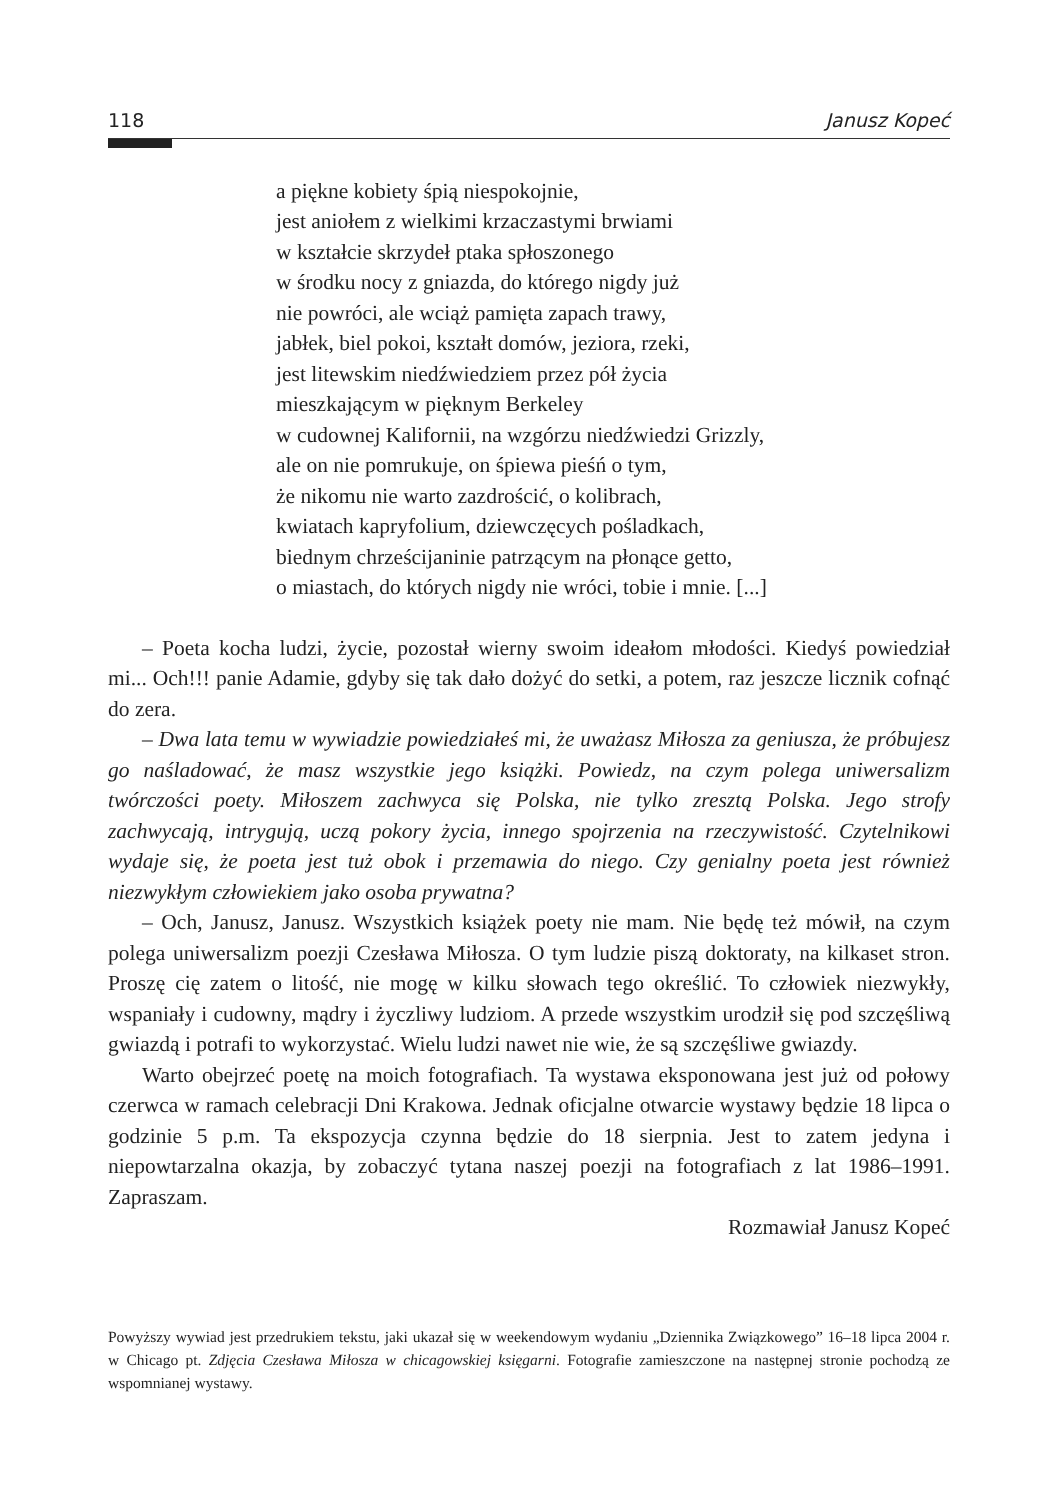118 Janusz Kopeć
a piękne kobiety śpią niespokojnie,
jest aniołem z wielkimi krzaczastymi brwiami
w kształcie skrzydeł ptaka spłoszonego
w środku nocy z gniazda, do którego nigdy już
nie powróci, ale wciąż pamięta zapach trawy,
jabłek, biel pokoi, kształt domów, jeziora, rzeki,
jest litewskim niedźwiedziem przez pół życia
mieszkającym w pięknym Berkeley
w cudownej Kalifornii, na wzgórzu niedźwiedzi Grizzly,
ale on nie pomrukuje, on śpiewa pieśń o tym,
że nikomu nie warto zazdrościć, o kolibrach,
kwiatach kapryfolium, dziewczęcych pośladkach,
biednym chrześcijaninie patrzącym na płonące getto,
o miastach, do których nigdy nie wróci, tobie i mnie. [...]
– Poeta kocha ludzi, życie, pozostał wierny swoim ideałom młodości. Kiedyś powiedział mi... Och!!! panie Adamie, gdyby się tak dało dożyć do setki, a potem, raz jeszcze licznik cofnąć do zera.
– Dwa lata temu w wywiadzie powiedziałeś mi, że uważasz Miłosza za geniusza, że próbujesz go naśladować, że masz wszystkie jego książki. Powiedz, na czym polega uniwersalizm twórczości poety. Miłoszem zachwyca się Polska, nie tylko zresztą Polska. Jego strofy zachwycają, intrygują, uczą pokory życia, innego spojrzenia na rzeczywistość. Czytelnikowi wydaje się, że poeta jest tuż obok i przemawia do niego. Czy genialny poeta jest również niezwykłym człowiekiem jako osoba prywatna?
– Och, Janusz, Janusz. Wszystkich książek poety nie mam. Nie będę też mówił, na czym polega uniwersalizm poezji Czesława Miłosza. O tym ludzie piszą doktoraty, na kilkaset stron. Proszę cię zatem o litość, nie mogę w kilku słowach tego określić. To człowiek niezwykły, wspaniały i cudowny, mądry i życzliwy ludziom. A przede wszystkim urodził się pod szczęśliwą gwiazdą i potrafi to wykorzystać. Wielu ludzi nawet nie wie, że są szczęśliwe gwiazdy.
Warto obejrzeć poetę na moich fotografiach. Ta wystawa eksponowana jest już od połowy czerwca w ramach celebracji Dni Krakowa. Jednak oficjalne otwarcie wystawy będzie 18 lipca o godzinie 5 p.m. Ta ekspozycja czynna będzie do 18 sierpnia. Jest to zatem jedyna i niepowtarzalna okazja, by zobaczyć tytana naszej poezji na fotografiach z lat 1986–1991. Zapraszam.
Rozmawiał Janusz Kopeć
Powyższy wywiad jest przedrukiem tekstu, jaki ukazał się w weekendowym wydaniu „Dziennika Związkowego” 16–18 lipca 2004 r. w Chicago pt. Zdjęcia Czesława Miłosza w chicagowskiej księgarni. Fotografie zamieszczone na następnej stronie pochodzą ze wspomnianej wystawy.